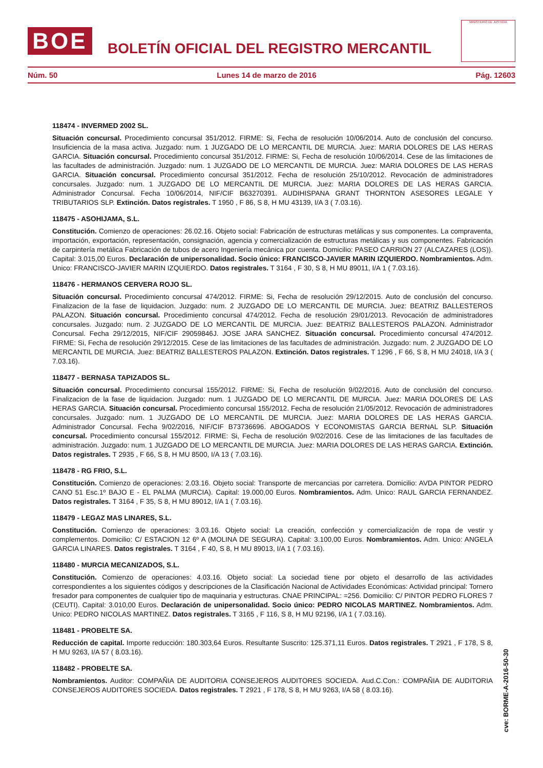BOE
BOLETÍN OFICIAL DEL REGISTRO MERCANTIL
MINISTERIO DE JUSTICIA
Núm. 50 Lunes 14 de marzo de 2016 Pág. 12603
118474 - INVERMED 2002 SL.
Situación concursal. Procedimiento concursal 351/2012. FIRME: Si, Fecha de resolución 10/06/2014. Auto de conclusión del concurso. Insuficiencia de la masa activa. Juzgado: num. 1 JUZGADO DE LO MERCANTIL DE MURCIA. Juez: MARIA DOLORES DE LAS HERAS GARCIA. Situación concursal. Procedimiento concursal 351/2012. FIRME: Si, Fecha de resolución 10/06/2014. Cese de las limitaciones de las facultades de administración. Juzgado: num. 1 JUZGADO DE LO MERCANTIL DE MURCIA. Juez: MARIA DOLORES DE LAS HERAS GARCIA. Situación concursal. Procedimiento concursal 351/2012. Fecha de resolución 25/10/2012. Revocación de administradores concursales. Juzgado: num. 1 JUZGADO DE LO MERCANTIL DE MURCIA. Juez: MARIA DOLORES DE LAS HERAS GARCIA. Administrador Concursal. Fecha 10/06/2014, NIF/CIF B63270391. AUDIHISPANA GRANT THORNTON ASESORES LEGALE Y TRIBUTARIOS SLP. Extinción. Datos registrales. T 1950 , F 86, S 8, H MU 43139, I/A 3 ( 7.03.16).
118475 - ASOHIJAMA, S.L.
Constitución. Comienzo de operaciones: 26.02.16. Objeto social: Fabricación de estructuras metálicas y sus componentes. La compraventa, importación, exportación, representación, consignación, agencia y comercialización de estructuras metálicas y sus componentes. Fabricación de carpintería metálica Fabricación de tubos de acero Ingeniería mecánica por cuenta. Domicilio: PASEO CARRION 27 (ALCAZARES (LOS)). Capital: 3.015,00 Euros. Declaración de unipersonalidad. Socio único: FRANCISCO-JAVIER MARIN IZQUIERDO. Nombramientos. Adm. Unico: FRANCISCO-JAVIER MARIN IZQUIERDO. Datos registrales. T 3164 , F 30, S 8, H MU 89011, I/A 1 ( 7.03.16).
118476 - HERMANOS CERVERA ROJO SL.
Situación concursal. Procedimiento concursal 474/2012. FIRME: Si, Fecha de resolución 29/12/2015. Auto de conclusión del concurso. Finalizacion de la fase de liquidacion. Juzgado: num. 2 JUZGADO DE LO MERCANTIL DE MURCIA. Juez: BEATRIZ BALLESTEROS PALAZON. Situación concursal. Procedimiento concursal 474/2012. Fecha de resolución 29/01/2013. Revocación de administradores concursales. Juzgado: num. 2 JUZGADO DE LO MERCANTIL DE MURCIA. Juez: BEATRIZ BALLESTEROS PALAZON. Administrador Concursal. Fecha 29/12/2015, NIF/CIF 29059846J. JOSE JARA SANCHEZ. Situación concursal. Procedimiento concursal 474/2012. FIRME: Si, Fecha de resolución 29/12/2015. Cese de las limitaciones de las facultades de administración. Juzgado: num. 2 JUZGADO DE LO MERCANTIL DE MURCIA. Juez: BEATRIZ BALLESTEROS PALAZON. Extinción. Datos registrales. T 1296 , F 66, S 8, H MU 24018, I/A 3 ( 7.03.16).
118477 - BERNASA TAPIZADOS SL.
Situación concursal. Procedimiento concursal 155/2012. FIRME: Si, Fecha de resolución 9/02/2016. Auto de conclusión del concurso. Finalizacion de la fase de liquidacion. Juzgado: num. 1 JUZGADO DE LO MERCANTIL DE MURCIA. Juez: MARIA DOLORES DE LAS HERAS GARCIA. Situación concursal. Procedimiento concursal 155/2012. Fecha de resolución 21/05/2012. Revocación de administradores concursales. Juzgado: num. 1 JUZGADO DE LO MERCANTIL DE MURCIA. Juez: MARIA DOLORES DE LAS HERAS GARCIA. Administrador Concursal. Fecha 9/02/2016, NIF/CIF B73736696. ABOGADOS Y ECONOMISTAS GARCIA BERNAL SLP. Situación concursal. Procedimiento concursal 155/2012. FIRME: Si, Fecha de resolución 9/02/2016. Cese de las limitaciones de las facultades de administración. Juzgado: num. 1 JUZGADO DE LO MERCANTIL DE MURCIA. Juez: MARIA DOLORES DE LAS HERAS GARCIA. Extinción. Datos registrales. T 2935 , F 66, S 8, H MU 8500, I/A 13 ( 7.03.16).
118478 - RG FRIO, S.L.
Constitución. Comienzo de operaciones: 2.03.16. Objeto social: Transporte de mercancias por carretera. Domicilio: AVDA PINTOR PEDRO CANO 51 Esc.1º BAJO E - EL PALMA (MURCIA). Capital: 19.000,00 Euros. Nombramientos. Adm. Unico: RAUL GARCIA FERNANDEZ. Datos registrales. T 3164 , F 35, S 8, H MU 89012, I/A 1 ( 7.03.16).
118479 - LEGAZ MAS LINARES, S.L.
Constitución. Comienzo de operaciones: 3.03.16. Objeto social: La creación, confección y comercialización de ropa de vestir y complementos. Domicilio: C/ ESTACION 12 6º A (MOLINA DE SEGURA). Capital: 3.100,00 Euros. Nombramientos. Adm. Unico: ANGELA GARCIA LINARES. Datos registrales. T 3164 , F 40, S 8, H MU 89013, I/A 1 ( 7.03.16).
118480 - MURCIA MECANIZADOS, S.L.
Constitución. Comienzo de operaciones: 4.03.16. Objeto social: La sociedad tiene por objeto el desarrollo de las actividades correspondientes a los siguientes códigos y descripciones de la Clasificación Nacional de Actividades Económicas: Actividad principal: Tornero fresador para componentes de cualquier tipo de maquinaria y estructuras. CNAE PRINCIPAL: =256. Domicilio: C/ PINTOR PEDRO FLORES 7 (CEUTI). Capital: 3.010,00 Euros. Declaración de unipersonalidad. Socio único: PEDRO NICOLAS MARTINEZ. Nombramientos. Adm. Unico: PEDRO NICOLAS MARTINEZ. Datos registrales. T 3165 , F 116, S 8, H MU 92196, I/A 1 ( 7.03.16).
118481 - PROBELTE SA.
Reducción de capital. Importe reducción: 180.303,64 Euros. Resultante Suscrito: 125.371,11 Euros. Datos registrales. T 2921 , F 178, S 8, H MU 9263, I/A 57 ( 8.03.16).
118482 - PROBELTE SA.
Nombramientos. Auditor: COMPAÑIA DE AUDITORIA CONSEJEROS AUDITORES SOCIEDA. Aud.C.Con.: COMPAÑIA DE AUDITORIA CONSEJEROS AUDITORES SOCIEDA. Datos registrales. T 2921 , F 178, S 8, H MU 9263, I/A 58 ( 8.03.16).
cve: BORME-A-2016-50-30